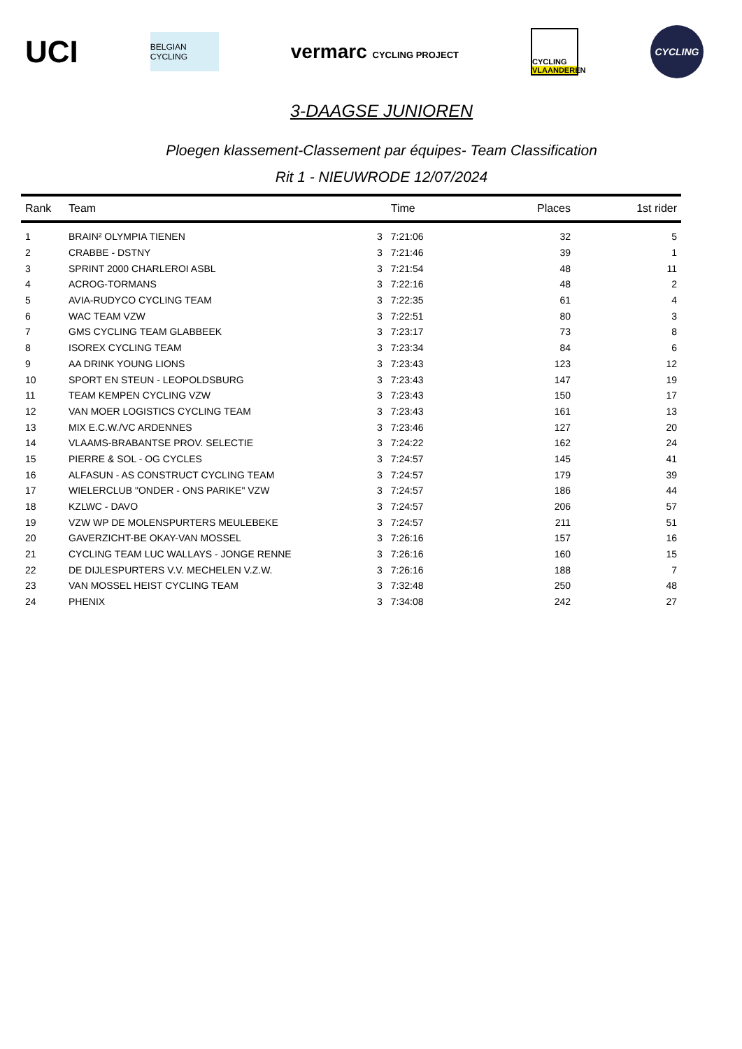UCI
BELGIAN CYCLING
vermarc CYCLING PROJECT
CYCLING
VLAANDEREN
CYCLING
3-DAAGSE JUNIOREN
Ploegen klassement-Classement par équipes- Team Classification
Rit 1 - NIEUWRODE 12/07/2024
| Rank | Team | | Time | Places | 1st rider |
| --- | --- | --- | --- | --- | --- |
| 1 | BRAIN² OLYMPIA TIENEN | 3 | 7:21:06 | 32 | 5 |
| 2 | CRABBE - DSTNY | 3 | 7:21:46 | 39 | 1 |
| 3 | SPRINT 2000 CHARLEROI ASBL | 3 | 7:21:54 | 48 | 11 |
| 4 | ACROG-TORMANS | 3 | 7:22:16 | 48 | 2 |
| 5 | AVIA-RUDYCO CYCLING TEAM | 3 | 7:22:35 | 61 | 4 |
| 6 | WAC TEAM VZW | 3 | 7:22:51 | 80 | 3 |
| 7 | GMS CYCLING TEAM GLABBEEK | 3 | 7:23:17 | 73 | 8 |
| 8 | ISOREX CYCLING TEAM | 3 | 7:23:34 | 84 | 6 |
| 9 | AA DRINK YOUNG LIONS | 3 | 7:23:43 | 123 | 12 |
| 10 | SPORT EN STEUN - LEOPOLDSBURG | 3 | 7:23:43 | 147 | 19 |
| 11 | TEAM KEMPEN CYCLING VZW | 3 | 7:23:43 | 150 | 17 |
| 12 | VAN MOER LOGISTICS CYCLING TEAM | 3 | 7:23:43 | 161 | 13 |
| 13 | MIX E.C.W./VC ARDENNES | 3 | 7:23:46 | 127 | 20 |
| 14 | VLAAMS-BRABANTSE PROV. SELECTIE | 3 | 7:24:22 | 162 | 24 |
| 15 | PIERRE & SOL - OG CYCLES | 3 | 7:24:57 | 145 | 41 |
| 16 | ALFASUN - AS CONSTRUCT CYCLING TEAM | 3 | 7:24:57 | 179 | 39 |
| 17 | WIELERCLUB "ONDER - ONS PARIKE" VZW | 3 | 7:24:57 | 186 | 44 |
| 18 | KZLWC - DAVO | 3 | 7:24:57 | 206 | 57 |
| 19 | VZW WP DE MOLENSPURTERS MEULEBEKE | 3 | 7:24:57 | 211 | 51 |
| 20 | GAVERZICHT-BE OKAY-VAN MOSSEL | 3 | 7:26:16 | 157 | 16 |
| 21 | CYCLING TEAM LUC WALLAYS - JONGE RENNE | 3 | 7:26:16 | 160 | 15 |
| 22 | DE DIJLESPURTERS V.V. MECHELEN V.Z.W. | 3 | 7:26:16 | 188 | 7 |
| 23 | VAN MOSSEL HEIST CYCLING TEAM | 3 | 7:32:48 | 250 | 48 |
| 24 | PHENIX | 3 | 7:34:08 | 242 | 27 |